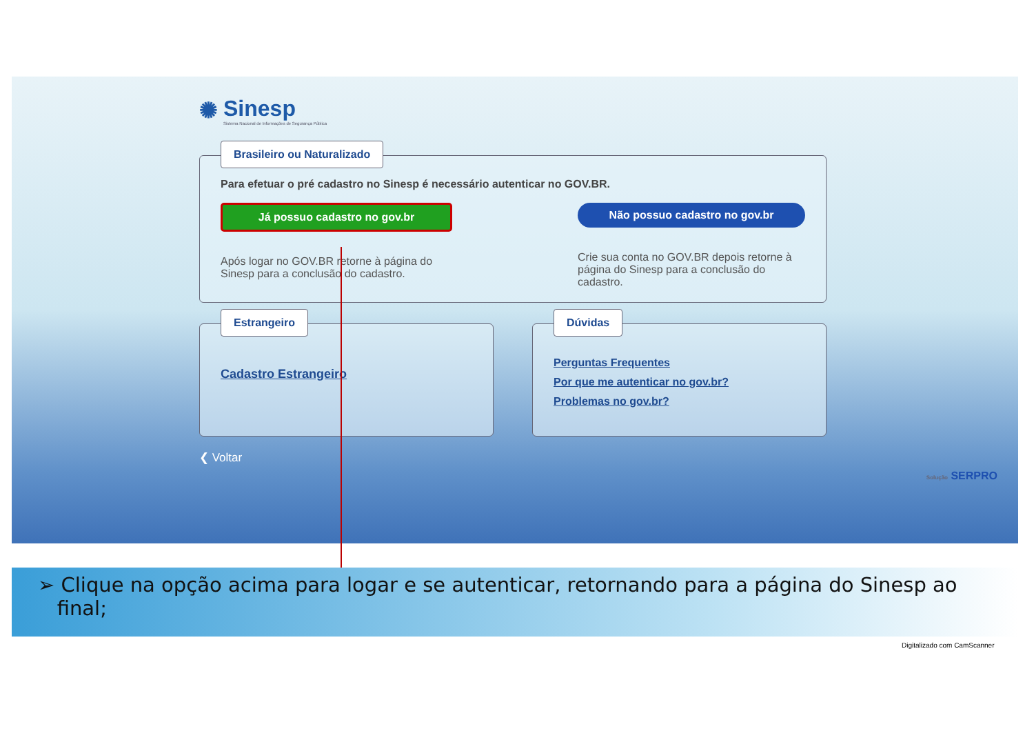✺
Sinesp
Sistema Nacional de Informações de Segurança Pública
Brasileiro ou Naturalizado
Para efetuar o pré cadastro no Sinesp é necessário autenticar no GOV.BR.
Já possuo cadastro no gov.br
Após logar no GOV.BR retorne à página do
Sinesp para a conclusão do cadastro.
Não possuo cadastro no gov.br
Crie sua conta no GOV.BR depois retorne à
página do Sinesp para a conclusão do
cadastro.
Estrangeiro
Cadastro Estrangeiro
Dúvidas
Perguntas Frequentes
Por que me autenticar no gov.br?
Problemas no gov.br?
❮ Voltar
Solução SERPRO
➢ Clique na opção acima para logar e se autenticar, retornando para a página do Sinesp ao
final;
Digitalizado com CamScanner